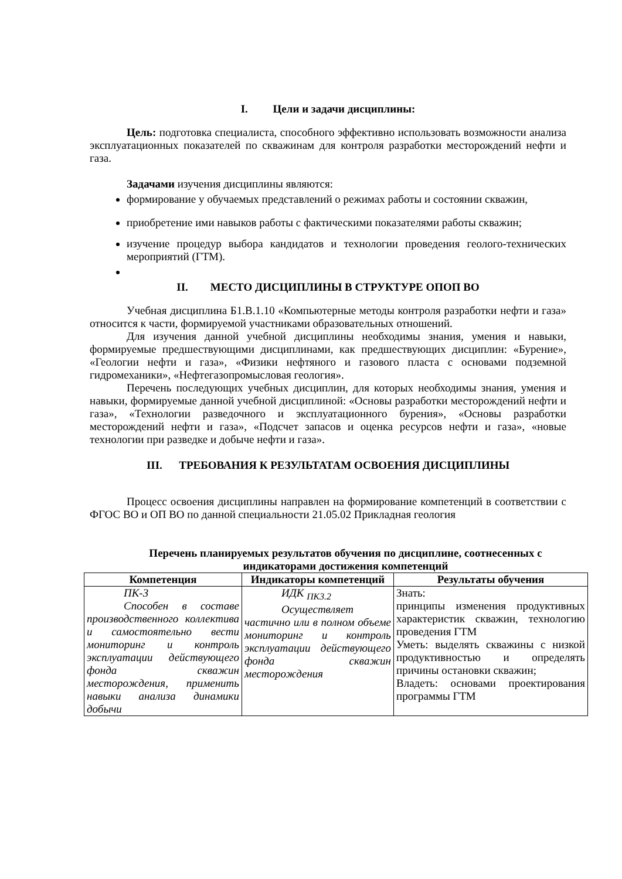I. Цели и задачи дисциплины:
Цель: подготовка специалиста, способного эффективно использовать возможности анализа эксплуатационных показателей по скважинам для контроля разработки месторождений нефти и газа.
Задачами изучения дисциплины являются:
формирование у обучаемых представлений о режимах работы и состоянии скважин,
приобретение ими навыков работы с фактическими показателями работы скважин;
изучение процедур выбора кандидатов и технологии проведения геолого-технических мероприятий (ГТМ).
II. МЕСТО ДИСЦИПЛИНЫ В СТРУКТУРЕ ОПОП ВО
Учебная дисциплина Б1.В.1.10 «Компьютерные методы контроля разработки нефти и газа» относится к части, формируемой участниками образовательных отношений.
Для изучения данной учебной дисциплины необходимы знания, умения и навыки, формируемые предшествующими дисциплинами, как предшествующих дисциплин: «Бурение», «Геологии нефти и газа», «Физики нефтяного и газового пласта с основами подземной гидромеханики», «Нефтегазопромысловая геология».
Перечень последующих учебных дисциплин, для которых необходимы знания, умения и навыки, формируемые данной учебной дисциплиной: «Основы разработки месторождений нефти и газа», «Технологии разведочного и эксплуатационного бурения», «Основы разработки месторождений нефти и газа», «Подсчет запасов и оценка ресурсов нефти и газа», «новые технологии при разведке и добыче нефти и газа».
III. ТРЕБОВАНИЯ К РЕЗУЛЬТАТАМ ОСВОЕНИЯ ДИСЦИПЛИНЫ
Процесс освоения дисциплины направлен на формирование компетенций в соответствии с ФГОС ВО и ОП ВО по данной специальности 21.05.02 Прикладная геология
Перечень планируемых результатов обучения по дисциплине, соотнесенных с индикаторами достижения компетенций
| Компетенция | Индикаторы компетенций | Результаты обучения |
| --- | --- | --- |
| ПК-3 Способен в составе производственного коллектива и самостоятельно вести мониторинг и контроль эксплуатации действующего фонда скважин месторождения, применить навыки анализа динамики добычи | ИДК <sub>ПК3.2</sub> Осуществляет частично или в полном объеме мониторинг и контроль эксплуатации действующего фонда скважин месторождения | Знать: принципы изменения продуктивных характеристик скважин, технологию проведения ГТМ Уметь: выделять скважины с низкой продуктивностью и определять причины остановки скважин; Владеть: основами проектирования программы ГТМ |